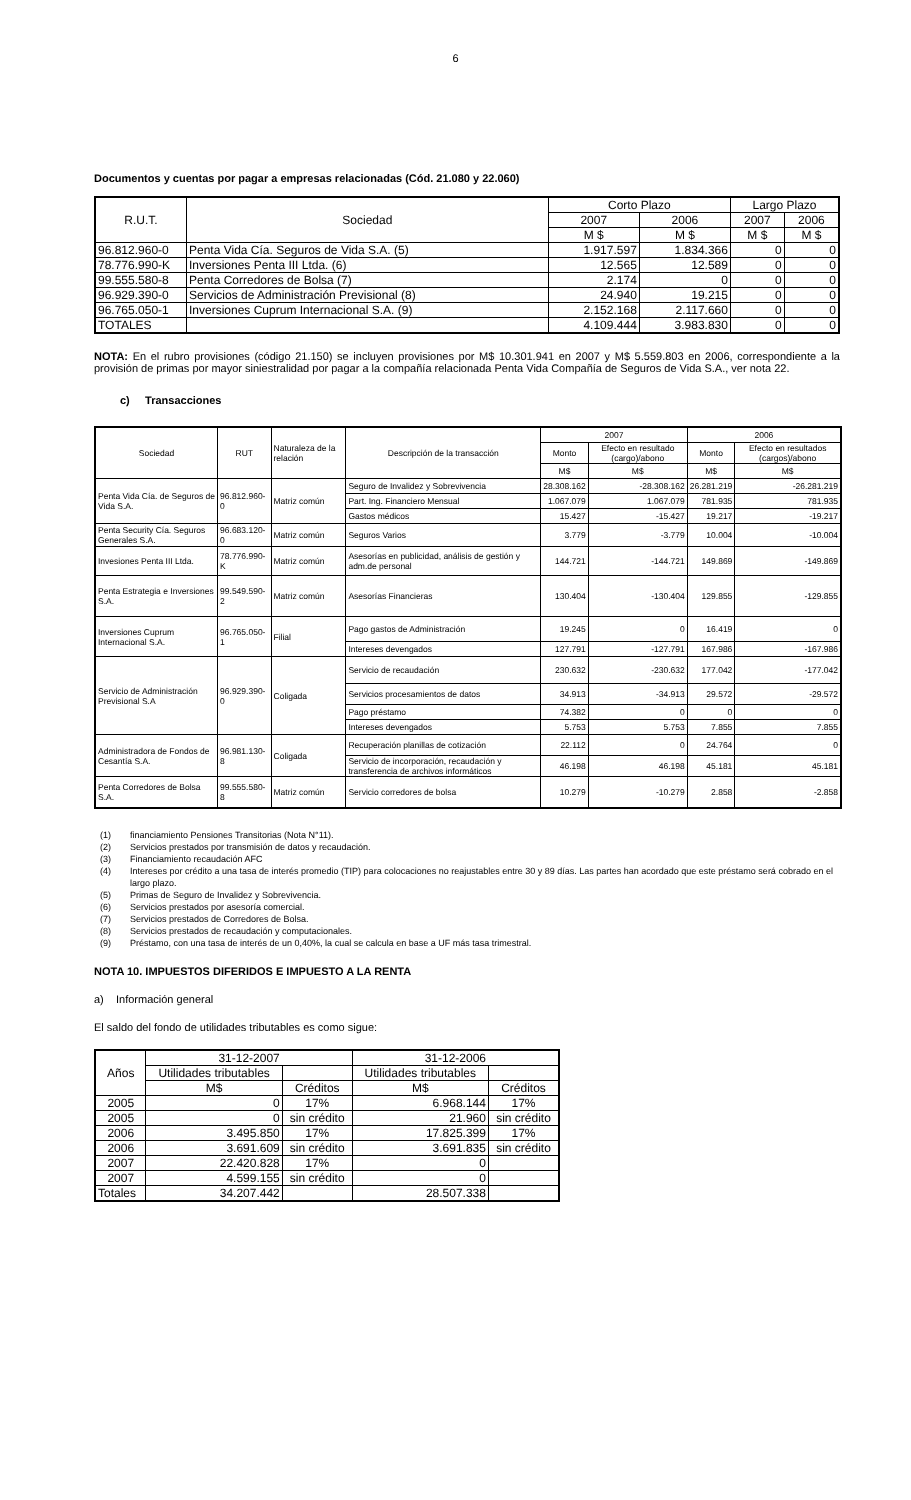6
Documentos y cuentas por pagar a empresas relacionadas (Cód. 21.080 y 22.060)
| R.U.T. | Sociedad | Corto Plazo | | Largo Plazo | |
| --- | --- | --- | --- | --- | --- |
| | | 2007 | 2006 | 2007 | 2006 |
| | | M $ | M $ | M $ | M $ |
| 96.812.960-0 | Penta Vida Cía. Seguros de Vida S.A. (5) | 1.917.597 | 1.834.366 | 0 | 0 |
| 78.776.990-K | Inversiones Penta III Ltda. (6) | 12.565 | 12.589 | 0 | 0 |
| 99.555.580-8 | Penta Corredores de Bolsa (7) | 2.174 | 0 | 0 | 0 |
| 96.929.390-0 | Servicios de Administración Previsional (8) | 24.940 | 19.215 | 0 | 0 |
| 96.765.050-1 | Inversiones Cuprum Internacional S.A. (9) | 2.152.168 | 2.117.660 | 0 | 0 |
| TOTALES | | 4.109.444 | 3.983.830 | 0 | 0 |
NOTA: En el rubro provisiones (código 21.150) se incluyen provisiones por M$ 10.301.941 en 2007 y M$ 5.559.803 en 2006, correspondiente a la provisión de primas por mayor siniestralidad por pagar a la compañía relacionada Penta Vida Compañía de Seguros de Vida S.A., ver nota 22.
c) Transacciones
| Sociedad | RUT | Naturaleza de la relación | Descripción de la transacción | 2007 | | 2006 | |
| --- | --- | --- | --- | --- | --- | --- | --- |
| | | | | Monto | Efecto en resultado (cargo)/abono | Monto | Efecto en resultados (cargos)/abono |
| | | | | M$ | M$ | M$ | M$ |
| Penta Vida Cía. de Seguros de Vida S.A. | 96.812.960-0 | Matriz común | Seguro de Invalidez y Sobrevivencia | 28.308.162 | -28.308.162 | 26.281.219 | -26.281.219 |
| | | | Part. Ing. Financiero Mensual | 1.067.079 | 1.067.079 | 781.935 | 781.935 |
| | | | Gastos médicos | 15.427 | -15.427 | 19.217 | -19.217 |
| Penta Security Cía. Seguros Generales S.A. | 96.683.120-0 | Matriz común | Seguros Varios | 3.779 | -3.779 | 10.004 | -10.004 |
| Invesiones Penta III Ltda. | 78.776.990-K | Matriz común | Asesorías en publicidad, análisis de gestión y adm.de personal | 144.721 | -144.721 | 149.869 | -149.869 |
| Penta Estrategia e Inversiones S.A. | 99.549.590-2 | Matriz común | Asesorías Financieras | 130.404 | -130.404 | 129.855 | -129.855 |
| Inversiones Cuprum Internacional S.A. | 96.765.050-1 | Filial | Pago gastos de Administración | 19.245 | 0 | 16.419 | 0 |
| | | | Intereses devengados | 127.791 | -127.791 | 167.986 | -167.986 |
| Servicio de Administración Previsional S.A | 96.929.390-0 | Coligada | Servicio de recaudación | 230.632 | -230.632 | 177.042 | -177.042 |
| | | | Servicios procesamientos de datos | 34.913 | -34.913 | 29.572 | -29.572 |
| | | | Pago préstamo | 74.382 | 0 | 0 | 0 |
| | | | Intereses devengados | 5.753 | 5.753 | 7.855 | 7.855 |
| Administradora de Fondos de Cesantía S.A. | 96.981.130-8 | Coligada | Recuperación planillas de cotización | 22.112 | 0 | 24.764 | 0 |
| | | | Servicio de incorporación, recaudación y transferencia de archivos informáticos | 46.198 | 46.198 | 45.181 | 45.181 |
| Penta Corredores de Bolsa S.A. | 99.555.580-8 | Matriz común | Servicio corredores de bolsa | 10.279 | -10.279 | 2.858 | -2.858 |
(1) financiamiento Pensiones Transitorias (Nota N°11).
(2) Servicios prestados por transmisión de datos y recaudación.
(3) Financiamiento recaudación AFC
(4) Intereses por crédito a una tasa de interés promedio (TIP) para colocaciones no reajustables entre 30 y 89 días. Las partes han acordado que este préstamo será cobrado en el largo plazo.
(5) Primas de Seguro de Invalidez y Sobrevivencia.
(6) Servicios prestados por asesoría comercial.
(7) Servicios prestados de Corredores de Bolsa.
(8) Servicios prestados de recaudación y computacionales.
(9) Préstamo, con una tasa de interés de un 0,40%, la cual se calcula en base a UF más tasa trimestral.
NOTA 10. IMPUESTOS DIFERIDOS E IMPUESTO A LA RENTA
a) Información general
El saldo del fondo de utilidades tributables es como sigue:
| Años | 31-12-2007 | | 31-12-2006 | |
| --- | --- | --- | --- | --- |
| | Utilidades tributables | | Utilidades tributables | |
| | M$ | Créditos | M$ | Créditos |
| 2005 | 0 | 17% | 6.968.144 | 17% |
| 2005 | 0 | sin crédito | 21.960 | sin crédito |
| 2006 | 3.495.850 | 17% | 17.825.399 | 17% |
| 2006 | 3.691.609 | sin crédito | 3.691.835 | sin crédito |
| 2007 | 22.420.828 | 17% | 0 | |
| 2007 | 4.599.155 | sin crédito | 0 | |
| Totales | 34.207.442 | | 28.507.338 | |